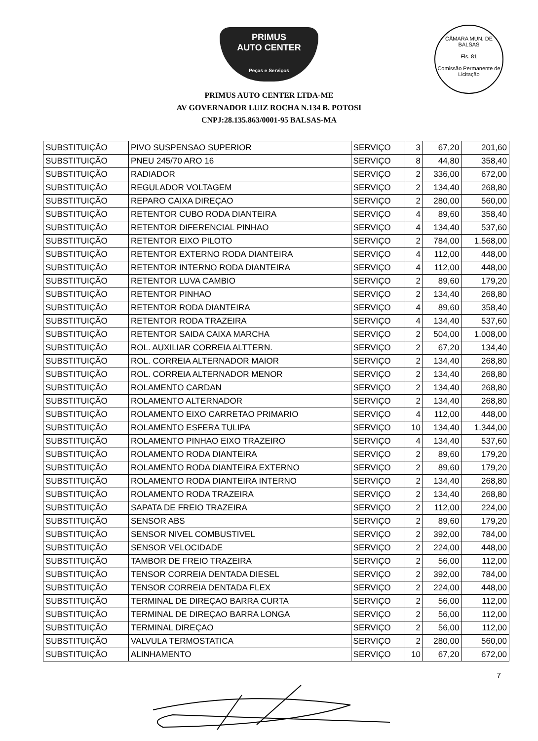PRIMUS
AUTO CENTER
Peças e Serviços
PRIMUS AUTO CENTER LTDA-ME
AV GOVERNADOR LUIZ ROCHA N.134 B. POTOSI
CNPJ:28.135.863/0001-95 BALSAS-MA
CÂMARA MUN. DE BALSAS
Fls. 81
Comissão Permanente de Licitação
| SUBSTITUIÇÃO | PIVO SUSPENSAO SUPERIOR | SERVIÇO | 3 | 67,20 | 201,60 |
| SUBSTITUIÇÃO | PNEU 245/70 ARO 16 | SERVIÇO | 8 | 44,80 | 358,40 |
| SUBSTITUIÇÃO | RADIADOR | SERVIÇO | 2 | 336,00 | 672,00 |
| SUBSTITUIÇÃO | REGULADOR VOLTAGEM | SERVIÇO | 2 | 134,40 | 268,80 |
| SUBSTITUIÇÃO | REPARO CAIXA DIREÇAO | SERVIÇO | 2 | 280,00 | 560,00 |
| SUBSTITUIÇÃO | RETENTOR CUBO RODA DIANTEIRA | SERVIÇO | 4 | 89,60 | 358,40 |
| SUBSTITUIÇÃO | RETENTOR DIFERENCIAL PINHAO | SERVIÇO | 4 | 134,40 | 537,60 |
| SUBSTITUIÇÃO | RETENTOR EIXO PILOTO | SERVIÇO | 2 | 784,00 | 1.568,00 |
| SUBSTITUIÇÃO | RETENTOR EXTERNO RODA DIANTEIRA | SERVIÇO | 4 | 112,00 | 448,00 |
| SUBSTITUIÇÃO | RETENTOR INTERNO RODA DIANTEIRA | SERVIÇO | 4 | 112,00 | 448,00 |
| SUBSTITUIÇÃO | RETENTOR LUVA CAMBIO | SERVIÇO | 2 | 89,60 | 179,20 |
| SUBSTITUIÇÃO | RETENTOR PINHAO | SERVIÇO | 2 | 134,40 | 268,80 |
| SUBSTITUIÇÃO | RETENTOR RODA DIANTEIRA | SERVIÇO | 4 | 89,60 | 358,40 |
| SUBSTITUIÇÃO | RETENTOR RODA TRAZEIRA | SERVIÇO | 4 | 134,40 | 537,60 |
| SUBSTITUIÇÃO | RETENTOR SAIDA CAIXA MARCHA | SERVIÇO | 2 | 504,00 | 1.008,00 |
| SUBSTITUIÇÃO | ROL. AUXILIAR CORREIA ALTTERN. | SERVIÇO | 2 | 67,20 | 134,40 |
| SUBSTITUIÇÃO | ROL. CORREIA ALTERNADOR MAIOR | SERVIÇO | 2 | 134,40 | 268,80 |
| SUBSTITUIÇÃO | ROL. CORREIA ALTERNADOR MENOR | SERVIÇO | 2 | 134,40 | 268,80 |
| SUBSTITUIÇÃO | ROLAMENTO CARDAN | SERVIÇO | 2 | 134,40 | 268,80 |
| SUBSTITUIÇÃO | ROLAMENTO ALTERNADOR | SERVIÇO | 2 | 134,40 | 268,80 |
| SUBSTITUIÇÃO | ROLAMENTO EIXO CARRETAO PRIMARIO | SERVIÇO | 4 | 112,00 | 448,00 |
| SUBSTITUIÇÃO | ROLAMENTO ESFERA TULIPA | SERVIÇO | 10 | 134,40 | 1.344,00 |
| SUBSTITUIÇÃO | ROLAMENTO PINHAO EIXO TRAZEIRO | SERVIÇO | 4 | 134,40 | 537,60 |
| SUBSTITUIÇÃO | ROLAMENTO RODA DIANTEIRA | SERVIÇO | 2 | 89,60 | 179,20 |
| SUBSTITUIÇÃO | ROLAMENTO RODA DIANTEIRA EXTERNO | SERVIÇO | 2 | 89,60 | 179,20 |
| SUBSTITUIÇÃO | ROLAMENTO RODA DIANTEIRA INTERNO | SERVIÇO | 2 | 134,40 | 268,80 |
| SUBSTITUIÇÃO | ROLAMENTO RODA TRAZEIRA | SERVIÇO | 2 | 134,40 | 268,80 |
| SUBSTITUIÇÃO | SAPATA DE FREIO TRAZEIRA | SERVIÇO | 2 | 112,00 | 224,00 |
| SUBSTITUIÇÃO | SENSOR ABS | SERVIÇO | 2 | 89,60 | 179,20 |
| SUBSTITUIÇÃO | SENSOR NIVEL COMBUSTIVEL | SERVIÇO | 2 | 392,00 | 784,00 |
| SUBSTITUIÇÃO | SENSOR VELOCIDADE | SERVIÇO | 2 | 224,00 | 448,00 |
| SUBSTITUIÇÃO | TAMBOR DE FREIO TRAZEIRA | SERVIÇO | 2 | 56,00 | 112,00 |
| SUBSTITUIÇÃO | TENSOR CORREIA DENTADA DIESEL | SERVIÇO | 2 | 392,00 | 784,00 |
| SUBSTITUIÇÃO | TENSOR CORREIA DENTADA FLEX | SERVIÇO | 2 | 224,00 | 448,00 |
| SUBSTITUIÇÃO | TERMINAL DE DIREÇAO BARRA CURTA | SERVIÇO | 2 | 56,00 | 112,00 |
| SUBSTITUIÇÃO | TERMINAL DE DIREÇAO BARRA LONGA | SERVIÇO | 2 | 56,00 | 112,00 |
| SUBSTITUIÇÃO | TERMINAL DIREÇAO | SERVIÇO | 2 | 56,00 | 112,00 |
| SUBSTITUIÇÃO | VALVULA TERMOSTATICA | SERVIÇO | 2 | 280,00 | 560,00 |
| SUBSTITUIÇÃO | ALINHAMENTO | SERVIÇO | 10 | 67,20 | 672,00 |
7